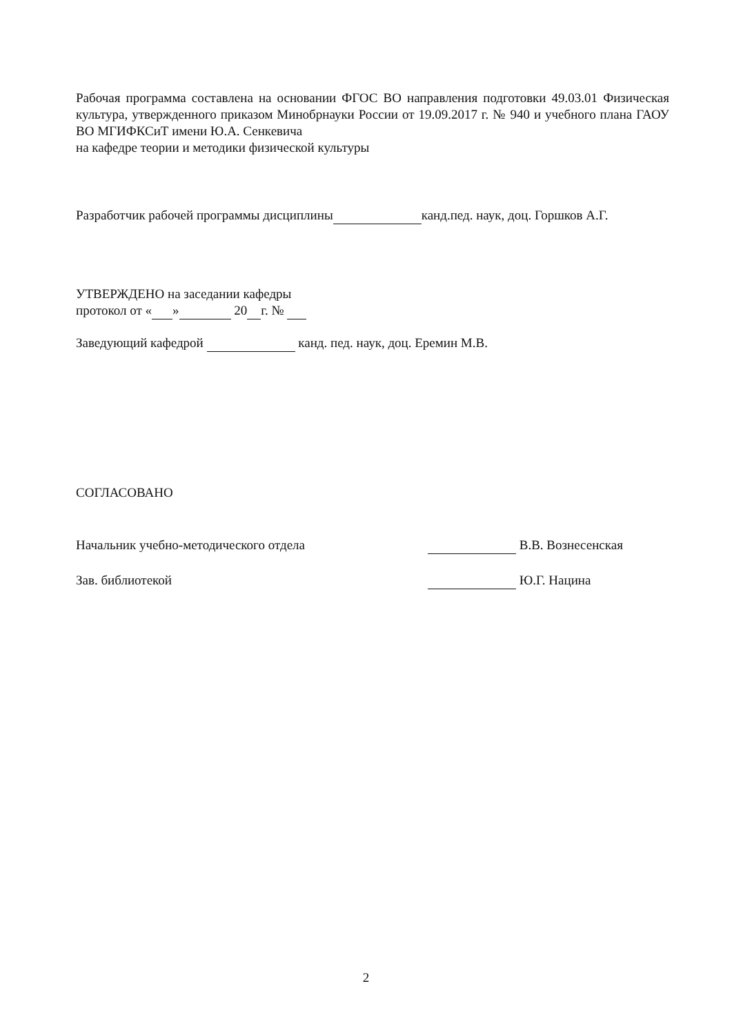Рабочая программа составлена на основании ФГОС ВО направления подготовки 49.03.01 Физическая культура, утвержденного приказом Минобрнауки России от 19.09.2017 г. № 940 и учебного плана ГАОУ ВО МГИФКСиТ имени Ю.А. Сенкевича
на кафедре теории и методики физической культуры
Разработчик рабочей программы дисциплины канд.пед. наук, доц. Горшков А.Г.
УТВЕРЖДЕНО на заседании кафедры
протокол от « » 20 г. №
Заведующий кафедрой канд. пед. наук, доц. Еремин М.В.
СОГЛАСОВАНО
Начальник учебно-методического отдела В.В. Вознесенская
Зав. библиотекой Ю.Г. Нацина
2